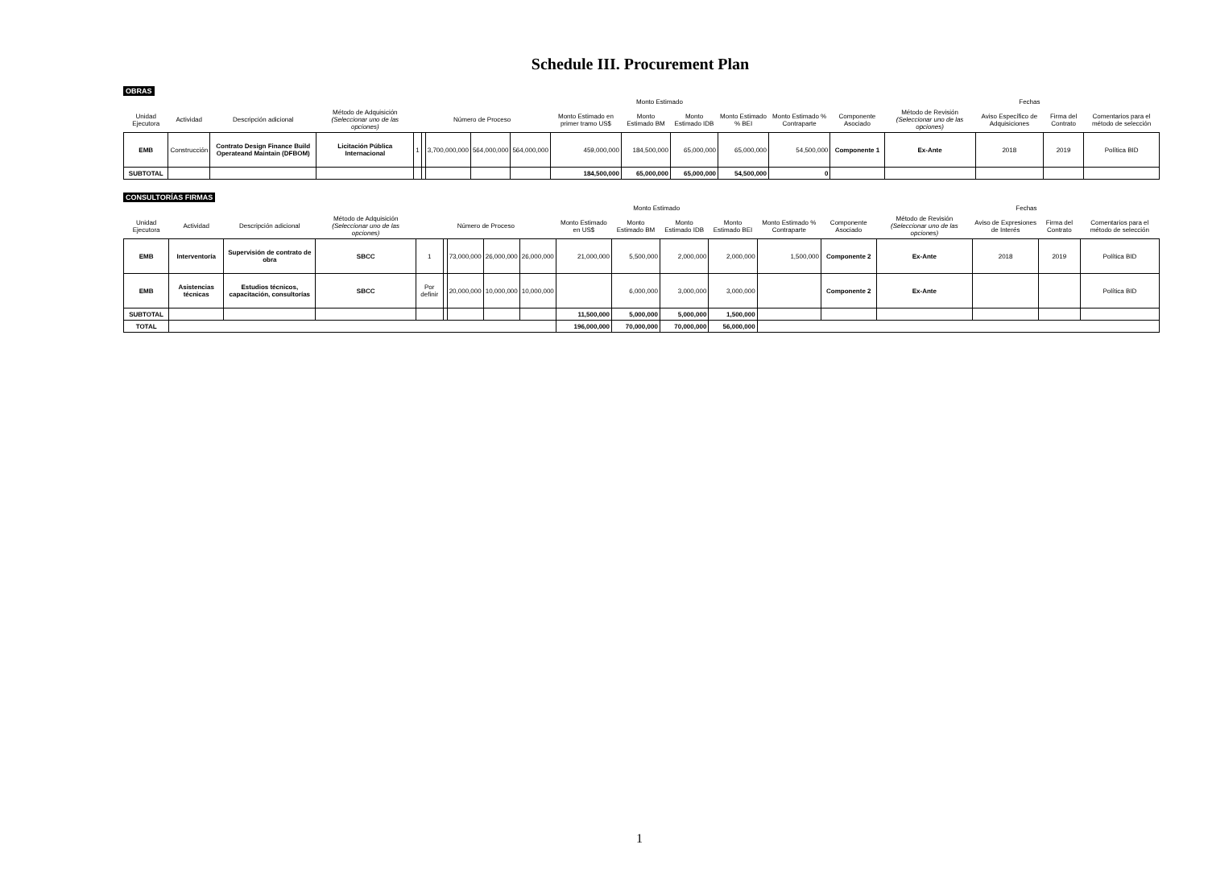Schedule III. Procurement Plan
OBRAS
| | | | | | | | | | Monto Estimado | | | | | | | Fechas | | |
| --- | --- | --- | --- | --- | --- | --- | --- | --- | --- | --- | --- | --- | --- | --- | --- | --- | --- | --- |
| Unidad Ejecutora | Actividad | Descripción adicional | Método de Adquisición (Seleccionar uno de las opciones) | Número de Proceso | | | | | Monto Estimado en primer tramo US$ | Monto Estimado BM | Monto Estimado IDB | Monto Estimado % BEI | Monto Estimado % Contraparte | Componente Asociado | Método de Revisión (Seleccionar uno de las opciones) | Aviso Específico de Adquisiciones | Firma del Contrato | Comentarios para el método de selección |
| EMB | Construcción | Contrato Design Finance Build Operateand Maintain (DFBOM) | Licitación Pública Internacional | 1 | | 3,700,000,000 | 564,000,000 | 564,000,000 | 459,000,000 | 184,500,000 | 65,000,000 | 65,000,000 | 54,500,000 | Componente 1 | Ex-Ante | 2018 | 2019 | Política BID |
| SUBTOTAL | | | | | | | | | 184,500,000 | 65,000,000 | 65,000,000 | 54,500,000 | 0 | | | | | |
CONSULTORÍAS FIRMAS
| | | | | | | | | | Monto Estimado | | | | | | | Fechas | | |
| --- | --- | --- | --- | --- | --- | --- | --- | --- | --- | --- | --- | --- | --- | --- | --- | --- | --- | --- |
| Unidad Ejecutora | Actividad | Descripción adicional | Método de Adquisición (Seleccionar uno de las opciones) | Número de Proceso | | | | | Monto Estimado en US$ | Monto Estimado BM | Monto Estimado IDB | Monto Estimado BEI | Monto Estimado % Contraparte | Componente Asociado | Método de Revisión (Seleccionar uno de las opciones) | Aviso de Expresiones de Interés | Firma del Contrato | Comentarios para el método de selección |
| EMB | Interventoría | Supervisión de contrato de obra | SBCC | 1 | | 73,000,000 | 26,000,000 | 26,000,000 | 21,000,000 | 5,500,000 | 2,000,000 | 2,000,000 | 1,500,000 | Componente 2 | Ex-Ante | 2018 | 2019 | Política BID |
| EMB | Asistencias técnicas | Estudios técnicos, capacitación, consultorías | SBCC | Por definir | | 20,000,000 | 10,000,000 | 10,000,000 | | 6,000,000 | 3,000,000 | 3,000,000 | | Componente 2 | Ex-Ante | | | Política BID |
| SUBTOTAL | | | | | | | | | 11,500,000 | 5,000,000 | 5,000,000 | 1,500,000 | | | | | | |
| TOTAL | | | | | | | | | 196,000,000 | 70,000,000 | 70,000,000 | 56,000,000 | | | | | | |
1